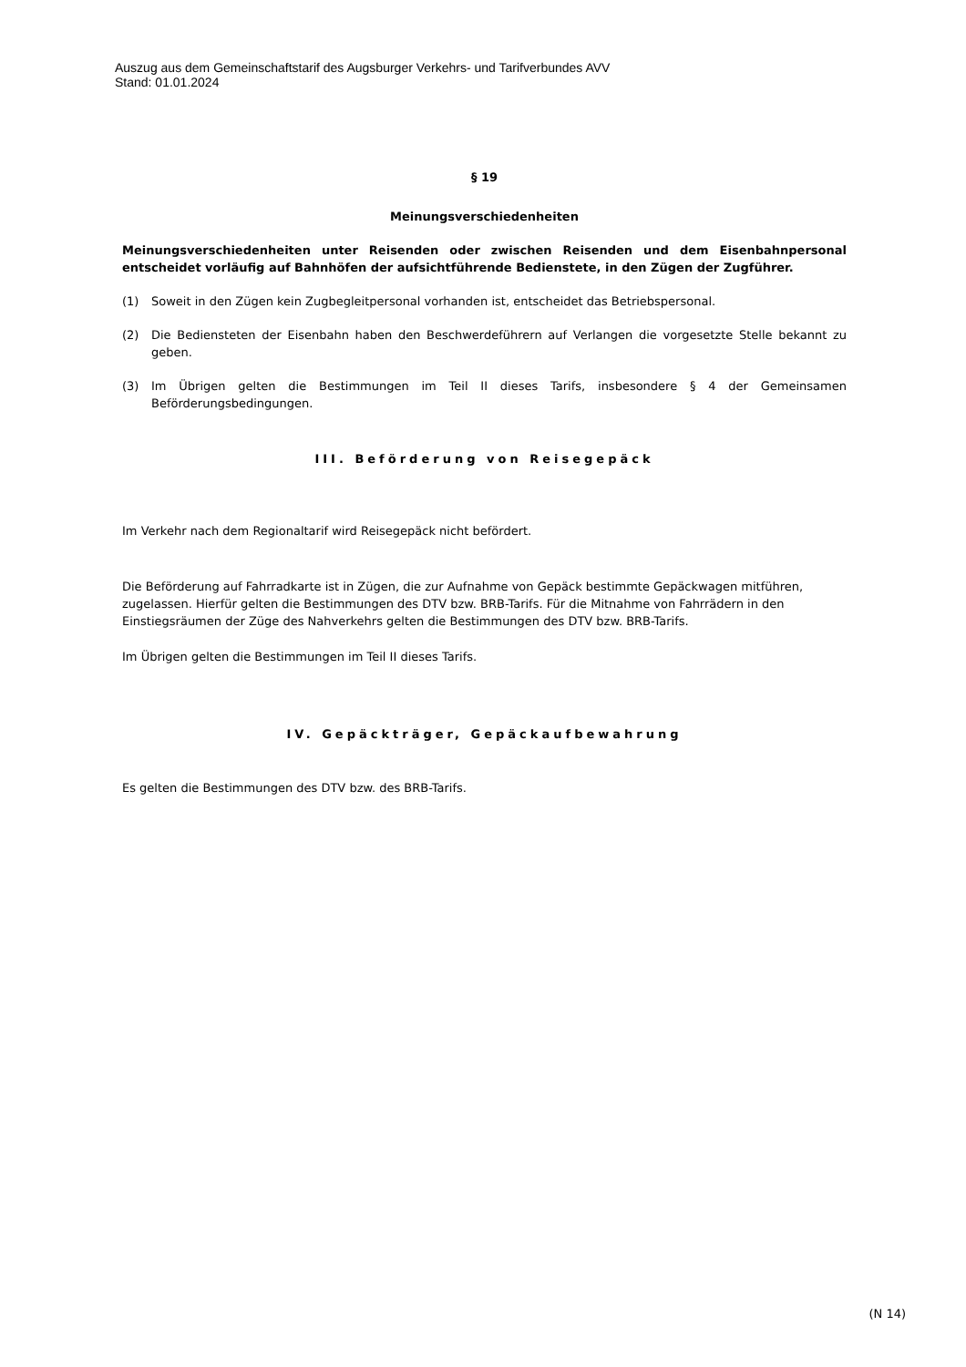Auszug aus dem Gemeinschaftstarif des Augsburger Verkehrs- und Tarifverbundes AVV
Stand: 01.01.2024
§ 19
Meinungsverschiedenheiten
Meinungsverschiedenheiten unter Reisenden oder zwischen Reisenden und dem Eisenbahnpersonal entscheidet vorläufig auf Bahnhöfen der aufsichtführende Bedienstete, in den Zügen der Zugführer.
(1) Soweit in den Zügen kein Zugbegleitpersonal vorhanden ist, entscheidet das Betriebspersonal.
(2) Die Bediensteten der Eisenbahn haben den Beschwerdeführern auf Verlangen die vorgesetzte Stelle bekannt zu geben.
(3) Im Übrigen gelten die Bestimmungen im Teil II dieses Tarifs, insbesondere § 4 der Gemeinsamen Beförderungsbedingungen.
III. Beförderung von Reisegepäck
Im Verkehr nach dem Regionaltarif wird Reisegepäck nicht befördert.
Die Beförderung auf Fahrradkarte ist in Zügen, die zur Aufnahme von Gepäck bestimmte Gepäckwagen mitführen, zugelassen. Hierfür gelten die Bestimmungen des DTV bzw. BRB-Tarifs. Für die Mitnahme von Fahrrädern in den Einstiegsräumen der Züge des Nahverkehrs gelten die Bestimmungen des DTV bzw. BRB-Tarifs.
Im Übrigen gelten die Bestimmungen im Teil II dieses Tarifs.
IV. Gepäckträger, Gepäckaufbewahrung
Es gelten die Bestimmungen des DTV bzw. des BRB-Tarifs.
(N 14)